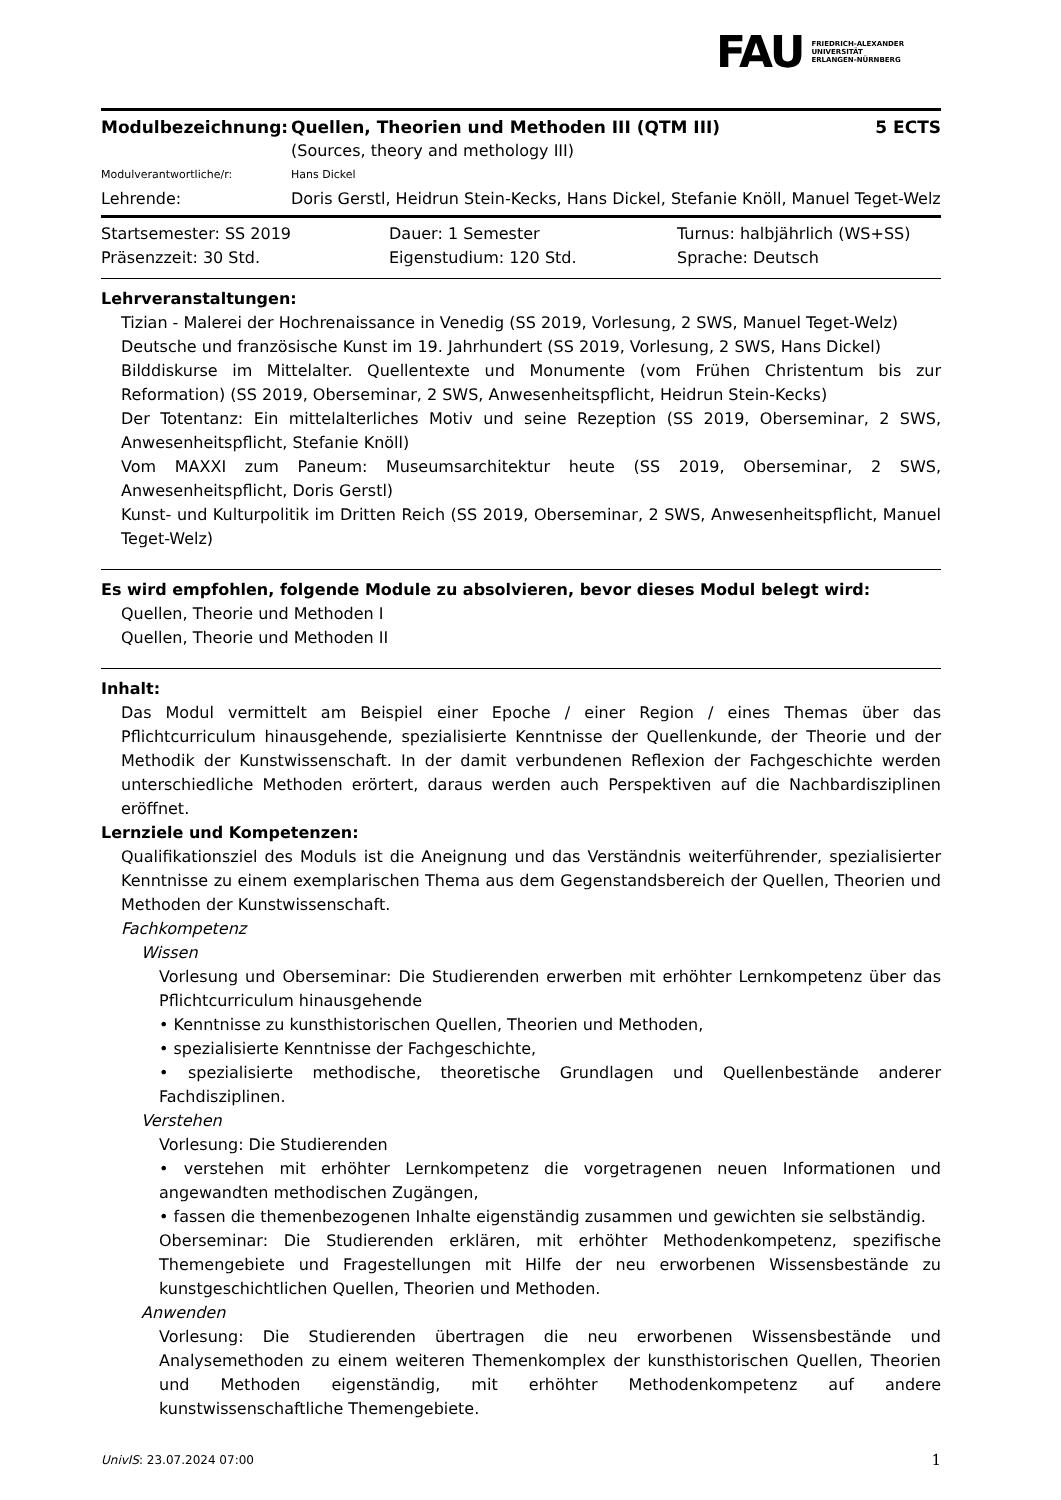FAU FRIEDRICH-ALEXANDER
UNIVERSITÄT
ERLANGEN-NÜRNBERG
| Modulbezeichnung: | Quellen, Theorien und Methoden III (QTM III) | 5 ECTS |
| | (Sources, theory and methology III) | |
| Modulverantwortliche/r: | Hans Dickel | |
| Lehrende: | Doris Gerstl, Heidrun Stein-Kecks, Hans Dickel, Stefanie Knöll, Manuel Teget-Welz | |
| Startsemester: SS 2019 | Dauer: 1 Semester | Turnus: halbjährlich (WS+SS) |
| Präsenzzeit: 30 Std. | Eigenstudium: 120 Std. | Sprache: Deutsch |
Lehrveranstaltungen:
Tizian - Malerei der Hochrenaissance in Venedig (SS 2019, Vorlesung, 2 SWS, Manuel Teget-Welz)
Deutsche und französische Kunst im 19. Jahrhundert (SS 2019, Vorlesung, 2 SWS, Hans Dickel)
Bilddiskurse im Mittelalter. Quellentexte und Monumente (vom Frühen Christentum bis zur Reformation) (SS 2019, Oberseminar, 2 SWS, Anwesenheitspflicht, Heidrun Stein-Kecks)
Der Totentanz: Ein mittelalterliches Motiv und seine Rezeption (SS 2019, Oberseminar, 2 SWS, Anwesenheitspflicht, Stefanie Knöll)
Vom MAXXI zum Paneum: Museumsarchitektur heute (SS 2019, Oberseminar, 2 SWS, Anwesenheitspflicht, Doris Gerstl)
Kunst- und Kulturpolitik im Dritten Reich (SS 2019, Oberseminar, 2 SWS, Anwesenheitspflicht, Manuel Teget-Welz)
Es wird empfohlen, folgende Module zu absolvieren, bevor dieses Modul belegt wird:
Quellen, Theorie und Methoden I
Quellen, Theorie und Methoden II
Inhalt:
Das Modul vermittelt am Beispiel einer Epoche / einer Region / eines Themas über das Pflichtcurriculum hinausgehende, spezialisierte Kenntnisse der Quellenkunde, der Theorie und der Methodik der Kunstwissenschaft. In der damit verbundenen Reflexion der Fachgeschichte werden unterschiedliche Methoden erörtert, daraus werden auch Perspektiven auf die Nachbardisziplinen eröffnet.
Lernziele und Kompetenzen:
Qualifikationsziel des Moduls ist die Aneignung und das Verständnis weiterführender, spezialisierter Kenntnisse zu einem exemplarischen Thema aus dem Gegenstandsbereich der Quellen, Theorien und Methoden der Kunstwissenschaft.
Fachkompetenz
Wissen
Vorlesung und Oberseminar: Die Studierenden erwerben mit erhöhter Lernkompetenz über das Pflichtcurriculum hinausgehende
• Kenntnisse zu kunsthistorischen Quellen, Theorien und Methoden,
• spezialisierte Kenntnisse der Fachgeschichte,
• spezialisierte methodische, theoretische Grundlagen und Quellenbestände anderer Fachdisziplinen.
Verstehen
Vorlesung: Die Studierenden
• verstehen mit erhöhter Lernkompetenz die vorgetragenen neuen Informationen und angewandten methodischen Zugängen,
• fassen die themenbezogenen Inhalte eigenständig zusammen und gewichten sie selbständig.
Oberseminar: Die Studierenden erklären, mit erhöhter Methodenkompetenz, spezifische Themengebiete und Fragestellungen mit Hilfe der neu erworbenen Wissensbestände zu kunstgeschichtlichen Quellen, Theorien und Methoden.
Anwenden
Vorlesung: Die Studierenden übertragen die neu erworbenen Wissensbestände und Analysemethoden zu einem weiteren Themenkomplex der kunsthistorischen Quellen, Theorien und Methoden eigenständig, mit erhöhter Methodenkompetenz auf andere kunstwissenschaftliche Themengebiete.
UnivIS: 23.07.2024 07:00 1